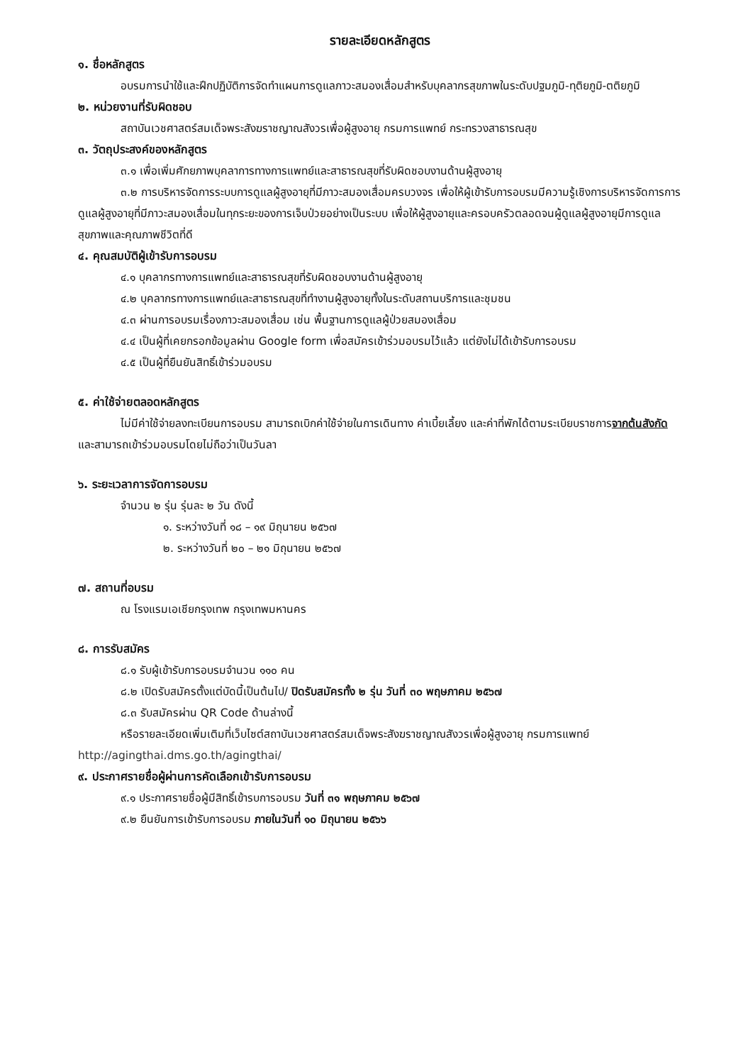รายละเอียดหลักสูตร
๑. ชื่อหลักสูตร
อบรมการนำใช้และฝึกปฏิบัติการจัดทำแผนการดูแลภาวะสมองเสื่อมสำหรับบุคลากรสุขภาพในระดับปฐมภูมิ-ทุติยภูมิ-ตติยภูมิ
๒. หน่วยงานที่รับผิดชอบ
สถาบันเวชศาสตร์สมเด็จพระสังฆราชญาณสังวรเพื่อผู้สูงอายุ กรมการแพทย์ กระทรวงสาธารณสุข
๓. วัตถุประสงค์ของหลักสูตร
๓.๑ เพื่อเพิ่มศักยภาพบุคลาการทางการแพทย์และสาธารณสุขที่รับผิดชอบงานด้านผู้สูงอายุ
๓.๒ การบริหารจัดการระบบการดูแลผู้สูงอายุที่มีภาวะสมองเสื่อมครบวงจร เพื่อให้ผู้เข้ารับการอบรมมีความรู้เชิงการบริหารจัดการการดูแลผู้สูงอายุที่มีภาวะสมองเสื่อมในทุกระยะของการเจ็บป่วยอย่างเป็นระบบ เพื่อให้ผู้สูงอายุและครอบครัวตลอดจนผู้ดูแลผู้สูงอายุมีการดูแลสุขภาพและคุณภาพชีวิตที่ดี
๔. คุณสมบัติผู้เข้ารับการอบรม
๔.๑ บุคลากรทางการแพทย์และสาธารณสุขที่รับผิดชอบงานด้านผู้สูงอายุ
๔.๒ บุคลากรทางการแพทย์และสาธารณสุขที่ทำงานผู้สูงอายุทั้งในระดับสถานบริการและชุมชน
๔.๓ ผ่านการอบรมเรื่องภาวะสมองเสื่อม เช่น พื้นฐานการดูแลผู้ป่วยสมองเสื่อม
๔.๔ เป็นผู้ที่เคยกรอกข้อมูลผ่าน Google form เพื่อสมัครเข้าร่วมอบรมไว้แล้ว แต่ยังไม่ได้เข้ารับการอบรม
๔.๕ เป็นผู้ที่ยืนยันสิทธิ์เข้าร่วมอบรม
๕. ค่าใช้จ่ายตลอดหลักสูตร
ไม่มีค่าใช้จ่ายลงทะเบียนการอบรม สามารถเบิกค่าใช้จ่ายในการเดินทาง ค่าเบี้ยเลี้ยง และค่าที่พักได้ตามระเบียบราชการจากต้นสังกัด และสามารถเข้าร่วมอบรมโดยไม่ถือว่าเป็นวันลา
๖. ระยะเวลาการจัดการอบรม
จำนวน ๒ รุ่น รุ่นละ ๒ วัน ดังนี้
๑. ระหว่างวันที่ ๑๘ – ๑๙ มิถุนายน ๒๕๖๗
๒. ระหว่างวันที่ ๒๐ – ๒๑ มิถุนายน ๒๕๖๗
๗. สถานที่อบรม
ณ โรงแรมเอเชียกรุงเทพ กรุงเทพมหานคร
๘. การรับสมัคร
๘.๑ รับผู้เข้ารับการอบรมจำนวน ๑๑๐ คน
๘.๒ เปิดรับสมัครตั้งแต่บัดนี้เป็นต้นไป/ ปิดรับสมัครทั้ง ๒ รุ่น วันที่ ๓๐ พฤษภาคม ๒๕๖๗
๘.๓ รับสมัครผ่าน QR Code ด้านล่างนี้
หรือรายละเอียดเพิ่มเติมที่เว็บไซต์สถาบันเวชศาสตร์สมเด็จพระสังฆราชญาณสังวรเพื่อผู้สูงอายุ กรมการแพทย์
http://agingthai.dms.go.th/agingthai/
๙. ประกาศรายชื่อผู้ผ่านการคัดเลือกเข้ารับการอบรม
๙.๑ ประกาศรายชื่อผู้มีสิทธิ์เข้ารบการอบรม วันที่ ๓๑ พฤษภาคม ๒๕๖๗
๙.๒ ยืนยันการเข้ารับการอบรม ภายในวันที่ ๑๐ มิถุนายน ๒๕๖๖